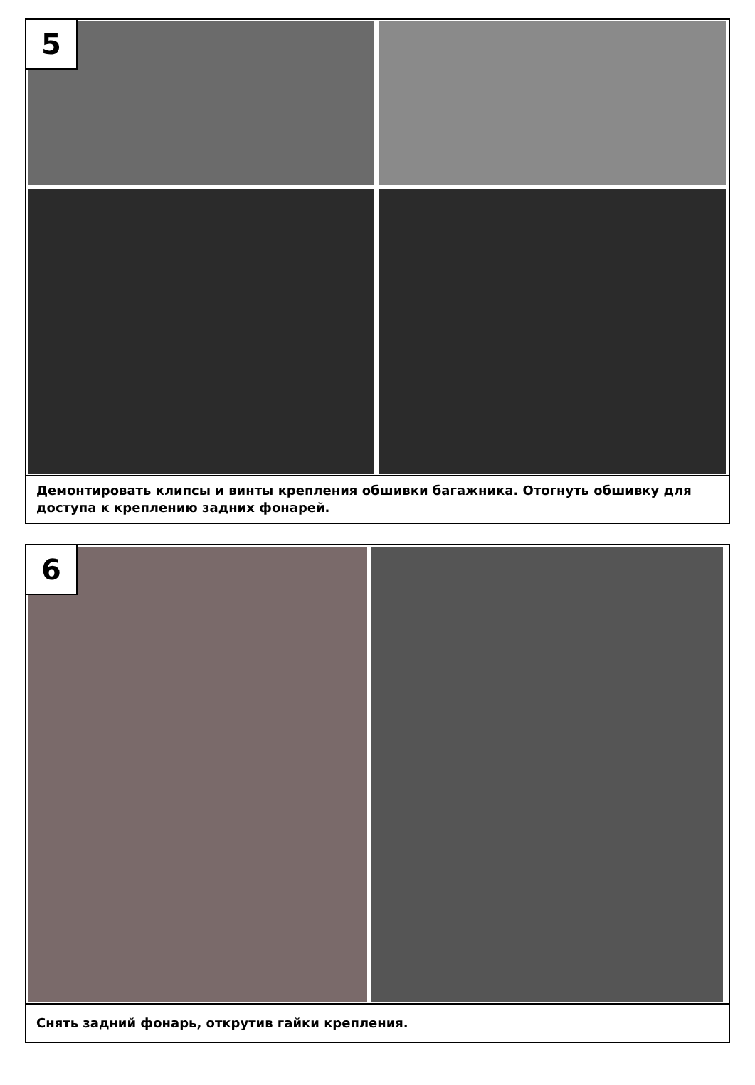5
Демонтировать клипсы и винты крепления обшивки багажника. Отогнуть обшивку для доступа к креплению задних фонарей.
6
Снять задний фонарь, открутив гайки крепления.